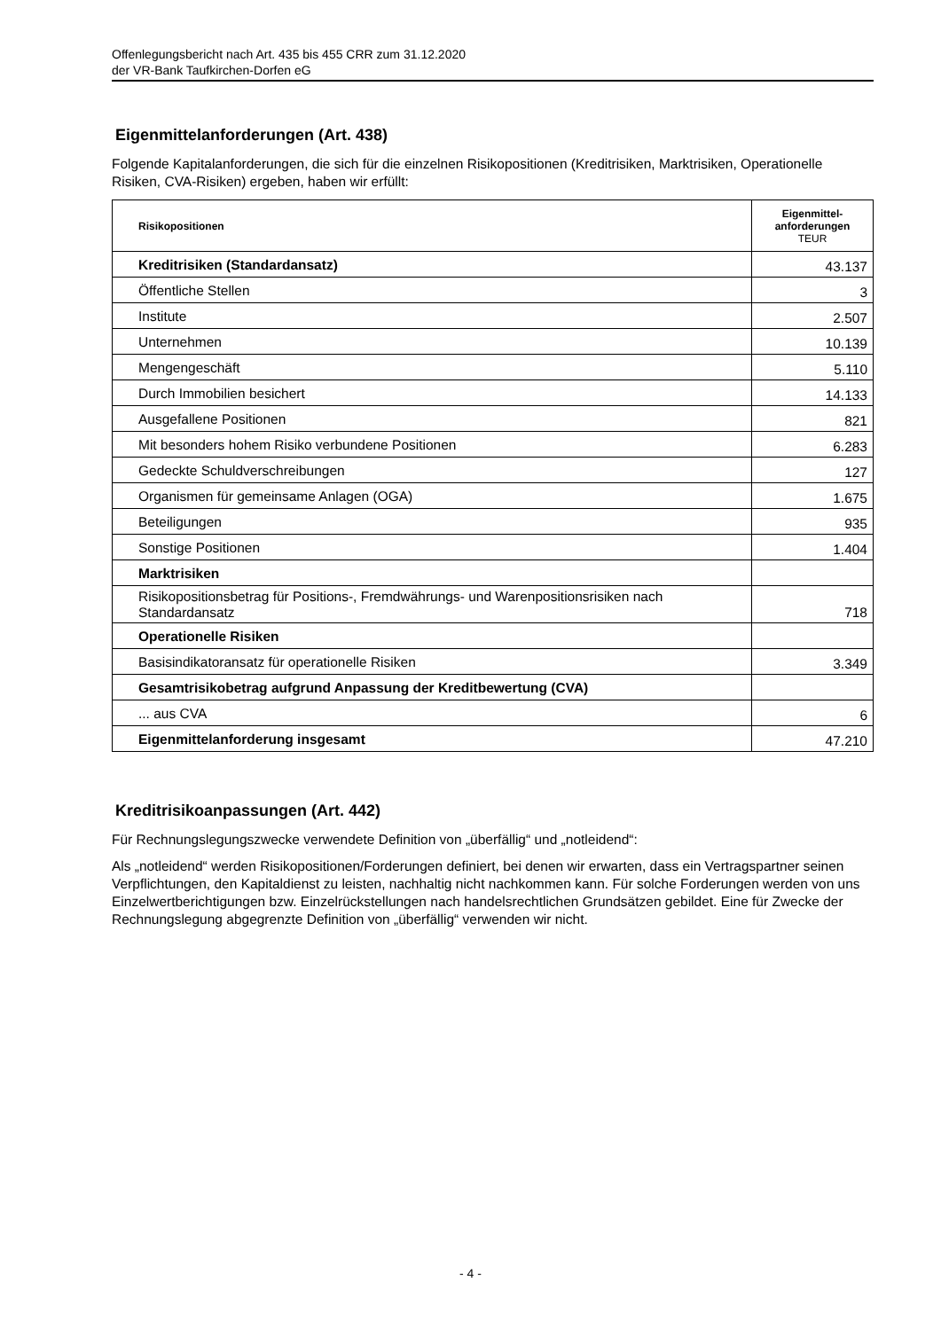Offenlegungsbericht nach Art. 435 bis 455 CRR zum 31.12.2020
der VR-Bank Taufkirchen-Dorfen eG
Eigenmittelanforderungen (Art. 438)
Folgende Kapitalanforderungen, die sich für die einzelnen Risikopositionen (Kreditrisiken, Marktrisiken, Operationelle Risiken, CVA-Risiken) ergeben, haben wir erfüllt:
| Risikopositionen | Eigenmittel- anforderungen TEUR |
| --- | --- |
| Kreditrisiken (Standardansatz) | 43.137 |
| Öffentliche Stellen | 3 |
| Institute | 2.507 |
| Unternehmen | 10.139 |
| Mengengeschäft | 5.110 |
| Durch Immobilien besichert | 14.133 |
| Ausgefallene Positionen | 821 |
| Mit besonders hohem Risiko verbundene Positionen | 6.283 |
| Gedeckte Schuldverschreibungen | 127 |
| Organismen für gemeinsame Anlagen (OGA) | 1.675 |
| Beteiligungen | 935 |
| Sonstige Positionen | 1.404 |
| Marktrisiken | |
| Risikopositionsbetrag für Positions-, Fremdwährungs- und Warenpositionsrisiken nach Standardansatz | 718 |
| Operationelle Risiken | |
| Basisindikatoransatz für operationelle Risiken | 3.349 |
| Gesamtrisikobetrag aufgrund Anpassung der Kreditbewertung (CVA) | |
| ... aus CVA | 6 |
| Eigenmittelanforderung insgesamt | 47.210 |
Kreditrisikoanpassungen (Art. 442)
Für Rechnungslegungszwecke verwendete Definition von „überfällig“ und „notleidend“:
Als „notleidend“ werden Risikopositionen/Forderungen definiert, bei denen wir erwarten, dass ein Vertragspartner seinen Verpflichtungen, den Kapitaldienst zu leisten, nachhaltig nicht nachkommen kann. Für solche Forderungen werden von uns Einzelwertberichtigungen bzw. Einzelrückstellungen nach handelsrechtlichen Grundsätzen gebildet. Eine für Zwecke der Rechnungslegung abgegrenzte Definition von „überfällig“ verwenden wir nicht.
- 4 -